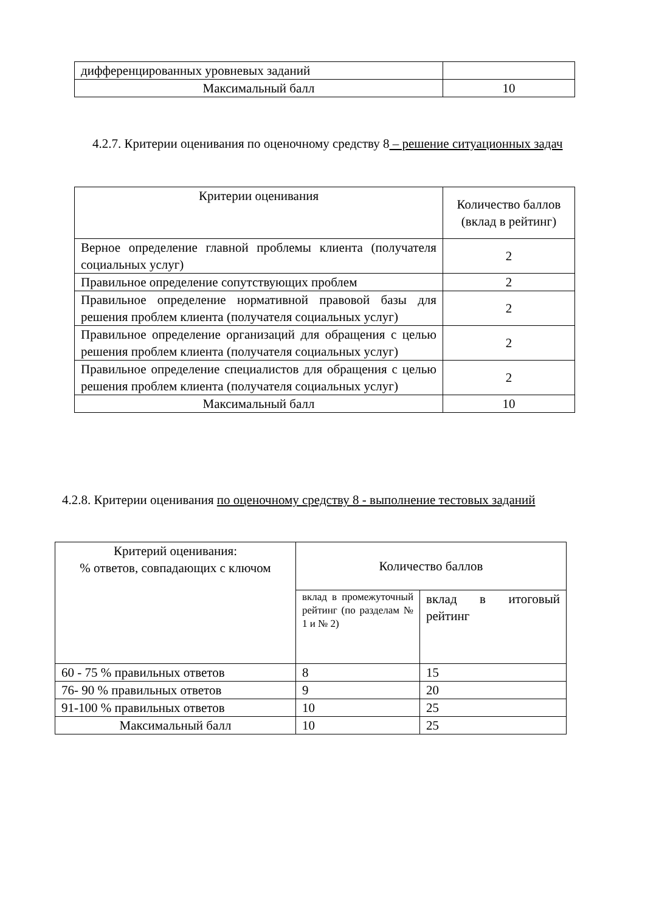| дифференцированных уровневых заданий | |
| Максимальный балл | 10 |
4.2.7. Критерии оценивания по оценочному средству 8 – решение ситуационных задач
| Критерии оценивания | Количество баллов (вклад в рейтинг) |
| Верное определение главной проблемы клиента (получателя социальных услуг) | 2 |
| Правильное определение сопутствующих проблем | 2 |
| Правильное определение нормативной правовой базы для решения проблем клиента (получателя социальных услуг) | 2 |
| Правильное определение организаций для обращения с целью решения проблем клиента (получателя социальных услуг) | 2 |
| Правильное определение специалистов для обращения с целью решения проблем клиента (получателя социальных услуг) | 2 |
| Максимальный балл | 10 |
4.2.8. Критерии оценивания по оценочному средству 8 - выполнение тестовых заданий
| Критерий оценивания: % ответов, совпадающих с ключом | Количество баллов | |
| | вклад в промежуточный рейтинг (по разделам № 1 и № 2) | вклад в итоговый рейтинг |
| 60 - 75 % правильных ответов | 8 | 15 |
| 76- 90 % правильных ответов | 9 | 20 |
| 91-100 % правильных ответов | 10 | 25 |
| Максимальный балл | 10 | 25 |